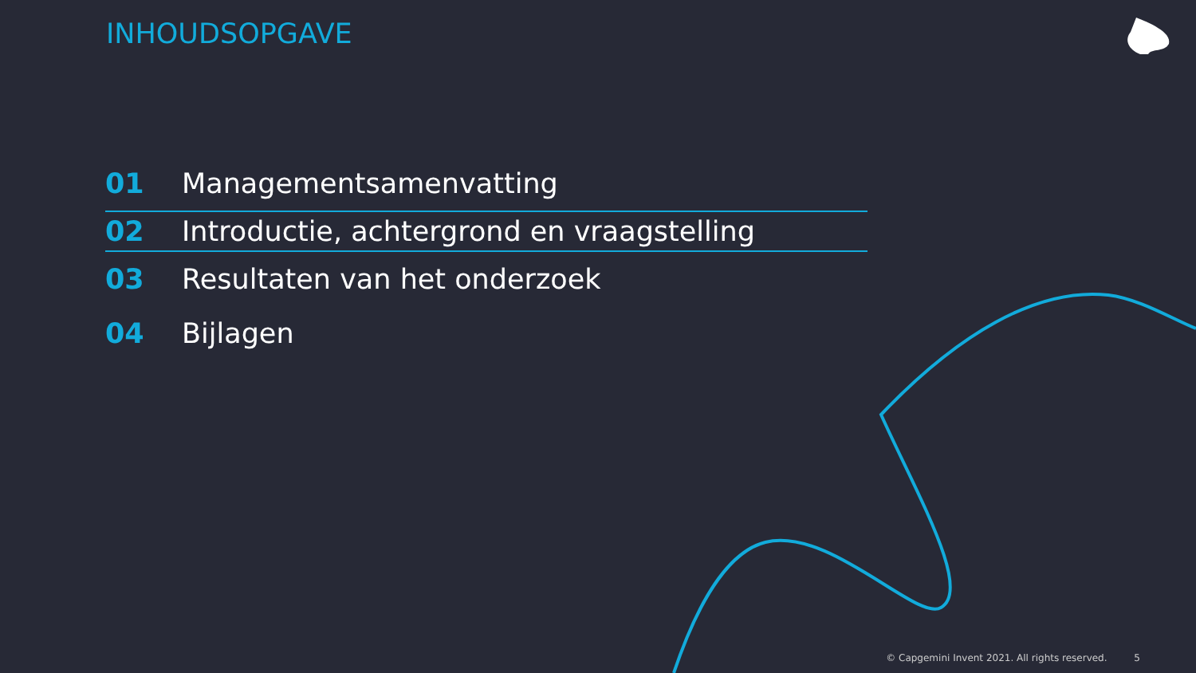INHOUDSOPGAVE
01 Managementsamenvatting
02 Introductie, achtergrond en vraagstelling
03 Resultaten van het onderzoek
04 Bijlagen
© Capgemini Invent 2021. All rights reserved. 5